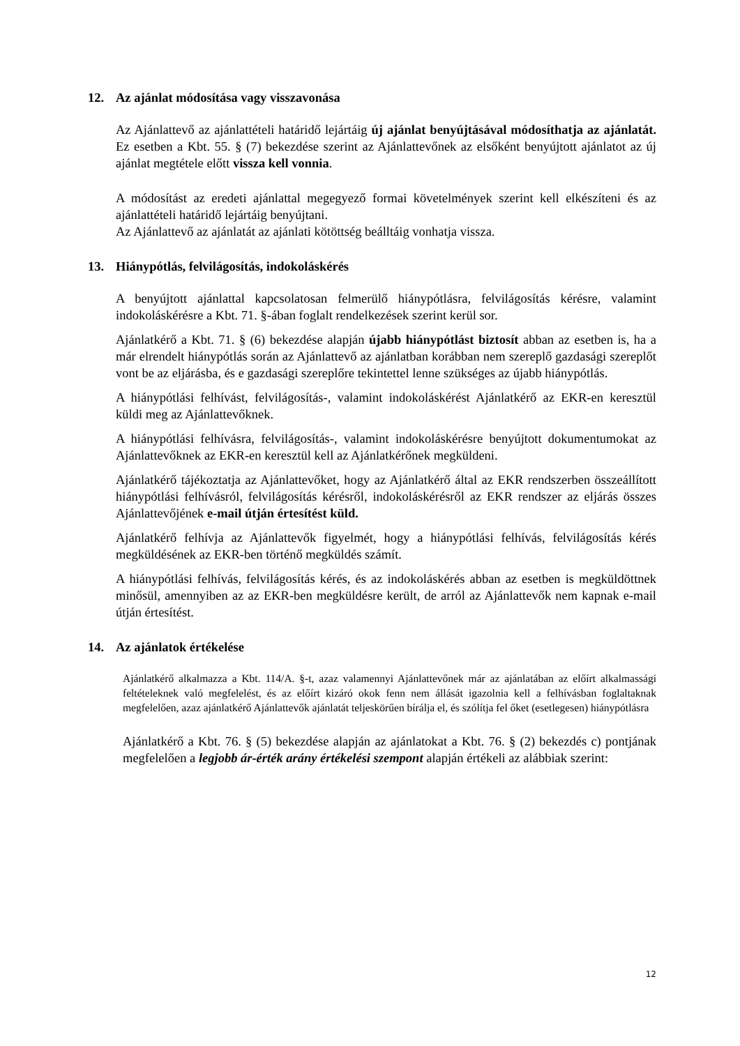12. Az ajánlat módosítása vagy visszavonása
Az Ajánlattevő az ajánlattételi határidő lejártáig új ajánlat benyújtásával módosíthatja az ajánlatát. Ez esetben a Kbt. 55. § (7) bekezdése szerint az Ajánlattevőnek az elsőként benyújtott ajánlatot az új ajánlat megtétele előtt vissza kell vonnia.
A módosítást az eredeti ajánlattal megegyező formai követelmények szerint kell elkészíteni és az ajánlattételi határidő lejártáig benyújtani.
Az Ajánlattevő az ajánlatát az ajánlati kötöttség beálltáig vonhatja vissza.
13. Hiánypótlás, felvilágosítás, indokoláskérés
A benyújtott ajánlattal kapcsolatosan felmerülő hiánypótlásra, felvilágosítás kérésre, valamint indokoláskérésre a Kbt. 71. §-ában foglalt rendelkezések szerint kerül sor.
Ajánlatkérő a Kbt. 71. § (6) bekezdése alapján újabb hiánypótlást biztosít abban az esetben is, ha a már elrendelt hiánypótlás során az Ajánlattevő az ajánlatban korábban nem szereplő gazdasági szereplőt vont be az eljárásba, és e gazdasági szereplőre tekintettel lenne szükséges az újabb hiánypótlás.
A hiánypótlási felhívást, felvilágosítás-, valamint indokoláskérést Ajánlatkérő az EKR-en keresztül küldi meg az Ajánlattevőknek.
A hiánypótlási felhívásra, felvilágosítás-, valamint indokoláskérésre benyújtott dokumentumokat az Ajánlattevőknek az EKR-en keresztül kell az Ajánlatkérőnek megküldeni.
Ajánlatkérő tájékoztatja az Ajánlattevőket, hogy az Ajánlatkérő által az EKR rendszerben összeállított hiánypótlási felhívásról, felvilágosítás kérésről, indokoláskérésről az EKR rendszer az eljárás összes Ajánlattevőjének e-mail útján értesítést küld.
Ajánlatkérő felhívja az Ajánlattevők figyelmét, hogy a hiánypótlási felhívás, felvilágosítás kérés megküldésének az EKR-ben történő megküldés számít.
A hiánypótlási felhívás, felvilágosítás kérés, és az indokoláskérés abban az esetben is megküldöttnek minősül, amennyiben az az EKR-ben megküldésre került, de arról az Ajánlattevők nem kapnak e-mail útján értesítést.
14. Az ajánlatok értékelése
Ajánlatkérő alkalmazza a Kbt. 114/A. §-t, azaz valamennyi Ajánlattevőnek már az ajánlatában az előírt alkalmassági feltételeknek való megfelelést, és az előírt kizáró okok fenn nem állását igazolnia kell a felhívásban foglaltaknak megfelelően, azaz ajánlatkérő Ajánlattevők ajánlatát teljeskörűen bírálja el, és szólítja fel őket (esetlegesen) hiánypótlásra
Ajánlatkérő a Kbt. 76. § (5) bekezdése alapján az ajánlatokat a Kbt. 76. § (2) bekezdés c) pontjának megfelelően a legjobb ár-érték arány értékelési szempont alapján értékeli az alábbiak szerint:
12